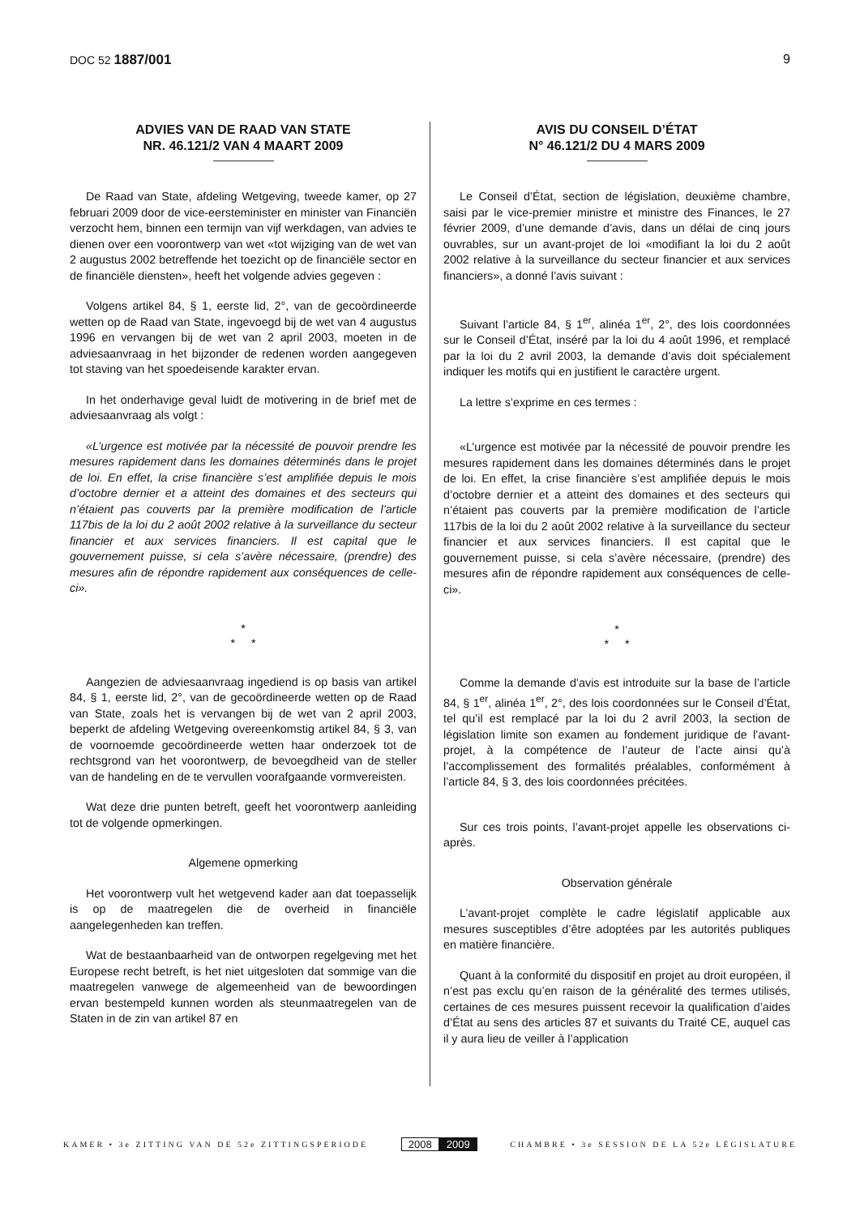DOC 52 1887/001 9
ADVIES VAN DE RAAD VAN STATE
NR. 46.121/2 VAN 4 MAART 2009
De Raad van State, afdeling Wetgeving, tweede kamer, op 27 februari 2009 door de vice-eersteminister en minister van Financiën verzocht hem, binnen een termijn van vijf werkdagen, van advies te dienen over een voorontwerp van wet «tot wijziging van de wet van 2 augustus 2002 betreffende het toezicht op de financiële sector en de financiële diensten», heeft het volgende advies gegeven :
Volgens artikel 84, § 1, eerste lid, 2°, van de gecoördineerde wetten op de Raad van State, ingevoegd bij de wet van 4 augustus 1996 en vervangen bij de wet van 2 april 2003, moeten in de adviesaanvraag in het bijzonder de redenen worden aangegeven tot staving van het spoedeisende karakter ervan.
In het onderhavige geval luidt de motivering in de brief met de adviesaanvraag als volgt :
«L’urgence est motivée par la nécessité de pouvoir prendre les mesures rapidement dans les domaines déterminés dans le projet de loi. En effet, la crise financière s’est amplifiée depuis le mois d’octobre dernier et a atteint des domaines et des secteurs qui n’étaient pas couverts par la première modification de l’article 117bis de la loi du 2 août 2002 relative à la surveillance du secteur financier et aux services financiers. Il est capital que le gouvernement puisse, si cela s’avère nécessaire, (prendre) des mesures afin de répondre rapidement aux conséquences de celle-ci».
*
* *
Aangezien de adviesaanvraag ingediend is op basis van artikel 84, § 1, eerste lid, 2°, van de gecoördineerde wetten op de Raad van State, zoals het is vervangen bij de wet van 2 april 2003, beperkt de afdeling Wetgeving overeenkomstig artikel 84, § 3, van de voornoemde gecoördineerde wetten haar onderzoek tot de rechtsgrond van het voorontwerp, de bevoegdheid van de steller van de handeling en de te vervullen voorafgaande vormvereisten.
Wat deze drie punten betreft, geeft het voorontwerp aanleiding tot de volgende opmerkingen.
Algemene opmerking
Het voorontwerp vult het wetgevend kader aan dat toepasselijk is op de maatregelen die de overheid in financiële aangelegenheden kan treffen.
Wat de bestaanbaarheid van de ontworpen regelgeving met het Europese recht betreft, is het niet uitgesloten dat sommige van die maatregelen vanwege de algemeenheid van de bewoordingen ervan bestempeld kunnen worden als steunmaatregelen van de Staten in de zin van artikel 87 en
AVIS DU CONSEIL D’ÉTAT
N° 46.121/2 DU 4 MARS 2009
Le Conseil d’État, section de législation, deuxième chambre, saisi par le vice-premier ministre et ministre des Finances, le 27 février 2009, d’une demande d’avis, dans un délai de cinq jours ouvrables, sur un avant-projet de loi «modifiant la loi du 2 août 2002 relative à la surveillance du secteur financier et aux services financiers», a donné l’avis suivant :
Suivant l’article 84, § 1<sup>er</sup>, alinéa 1<sup>er</sup>, 2°, des lois coordonnées sur le Conseil d’État, inséré par la loi du 4 août 1996, et remplacé par la loi du 2 avril 2003, la demande d’avis doit spécialement indiquer les motifs qui en justifient le caractère urgent.
La lettre s’exprime en ces termes :
«L’urgence est motivée par la nécessité de pouvoir prendre les mesures rapidement dans les domaines déterminés dans le projet de loi. En effet, la crise financière s’est amplifiée depuis le mois d’octobre dernier et a atteint des domaines et des secteurs qui n’étaient pas couverts par la première modification de l’article 117bis de la loi du 2 août 2002 relative à la surveillance du secteur financier et aux services financiers. Il est capital que le gouvernement puisse, si cela s’avère nécessaire, (prendre) des mesures afin de répondre rapidement aux conséquences de celle-ci».
*
* *
Comme la demande d’avis est introduite sur la base de l’article 84, § 1<sup>er</sup>, alinéa 1<sup>er</sup>, 2°, des lois coordonnées sur le Conseil d’État, tel qu’il est remplacé par la loi du 2 avril 2003, la section de législation limite son examen au fondement juridique de l’avant-projet, à la compétence de l’auteur de l’acte ainsi qu’à l’accomplissement des formalités préalables, conformément à l’article 84, § 3, des lois coordonnées précitées.
Sur ces trois points, l’avant-projet appelle les observations ci-après.
Observation générale
L’avant-projet complète le cadre législatif applicable aux mesures susceptibles d’être adoptées par les autorités publiques en matière financière.
Quant à la conformité du dispositif en projet au droit européen, il n’est pas exclu qu’en raison de la généralité des termes utilisés, certaines de ces mesures puissent recevoir la qualification d’aides d’État au sens des articles 87 et suivants du Traité CE, auquel cas il y aura lieu de veiller à l’application
KAMER • 3e ZITTING VAN DE 52e ZITTINGSPERIODE
2008 2009
CHAMBRE • 3e SESSION DE LA 52e LÉGISLATURE